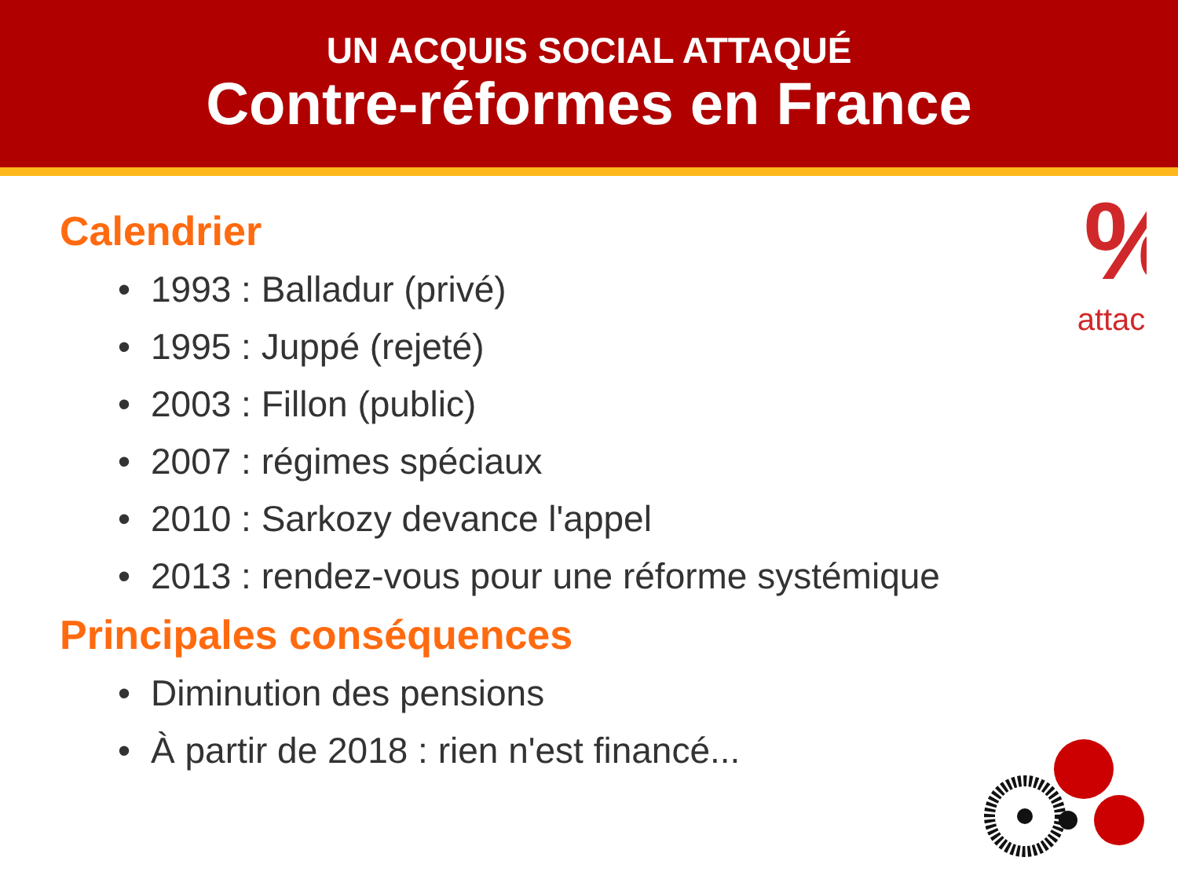UN ACQUIS SOCIAL ATTAQUÉ
Contre-réformes en France
%
attac
Calendrier
• 1993 : Balladur (privé)
• 1995 : Juppé (rejeté)
• 2003 : Fillon (public)
• 2007 : régimes spéciaux
• 2010 : Sarkozy devance l'appel
• 2013 : rendez-vous pour une réforme systémique
Principales conséquences
• Diminution des pensions
• À partir de 2018 : rien n'est financé...